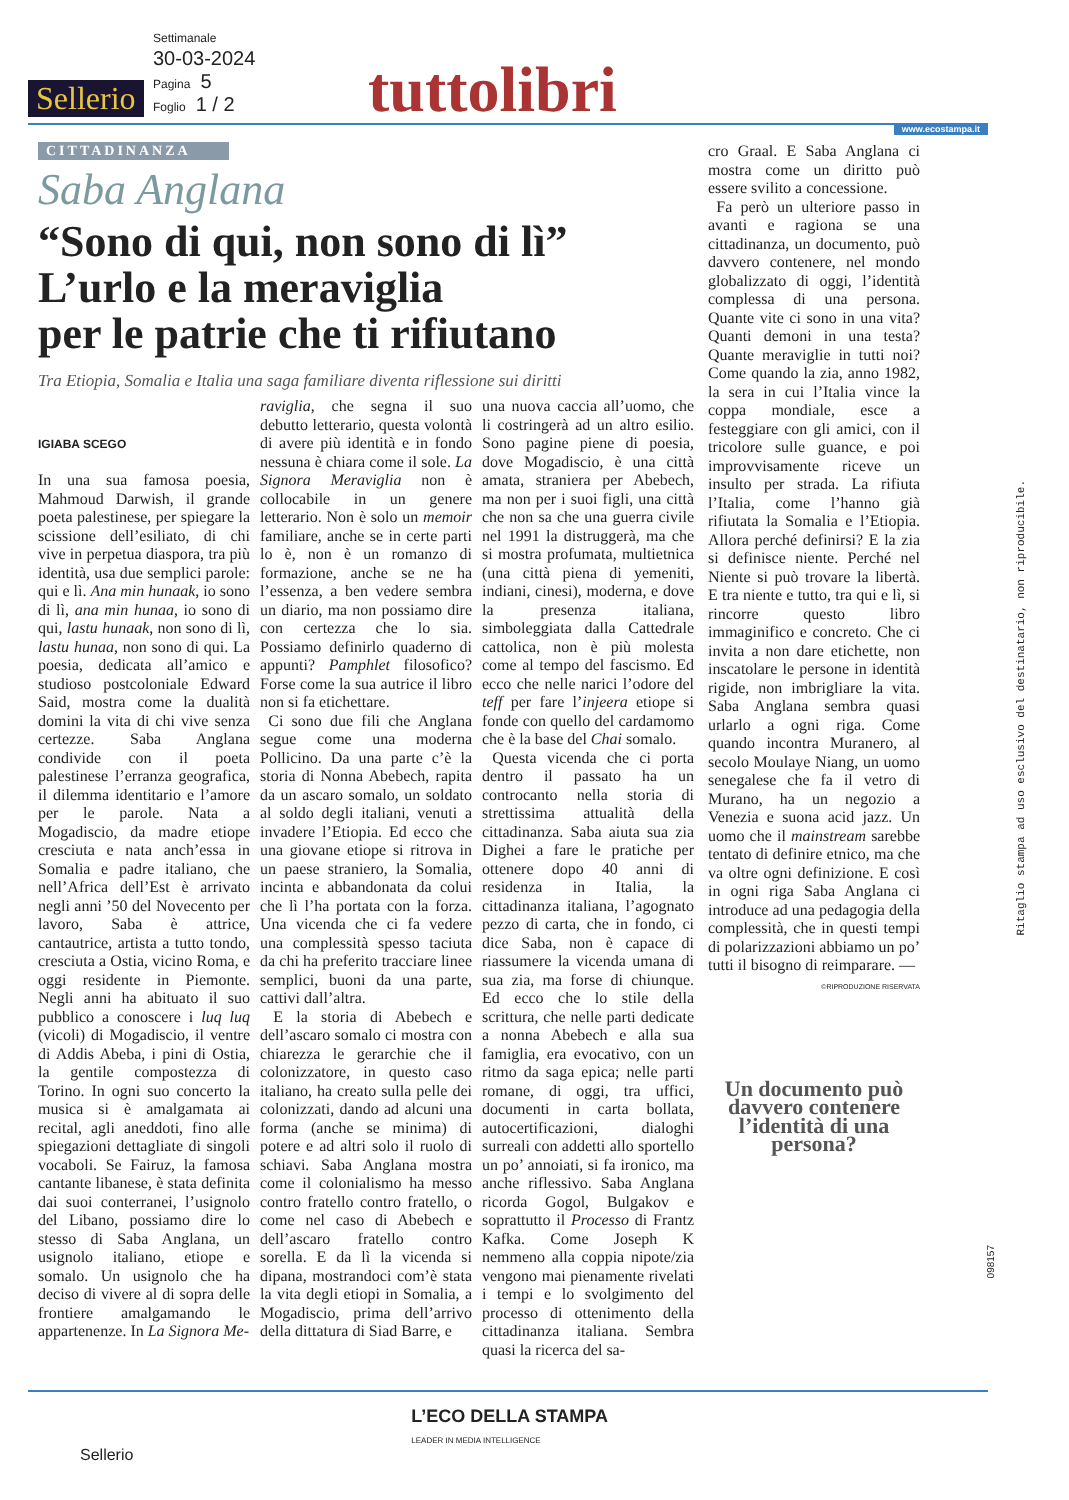Settimanale
30-03-2024
Pagina 5
Foglio 1 / 2
Sellerio tuttolibri www.ecostampa.it
CITTADINANZA
Saba Anglana
“Sono di qui, non sono di lì”
L’urlo e la meraviglia
per le patrie che ti rifiutano
Tra Etiopia, Somalia e Italia una saga familiare diventa riflessione sui diritti
IGIABA SCEGO
In una sua famosa poesia, Mahmoud Darwish, il grande poeta palestinese, per spiegare la scissione dell’esiliato, di chi vive in perpetua diaspora, tra più identità, usa due semplici parole: qui e lì. Ana min hunaak, io sono di lì, ana min hunaa, io sono di qui, lastu hunaak, non sono di lì, lastu hunaa, non sono di qui. La poesia, dedicata all’amico e studioso postcoloniale Edward Said, mostra come la dualità domini la vita di chi vive senza certezze. Saba Anglana condivide con il poeta palestinese l’erranza geografica, il dilemma identitario e l’amore per le parole. Nata a Mogadiscio, da madre etiope cresciuta e nata anch’essa in Somalia e padre italiano, che nell’Africa dell’Est è arrivato negli anni ’50 del Novecento per lavoro, Saba è attrice, cantautrice, artista a tutto tondo, cresciuta a Ostia, vicino Roma, e oggi residente in Piemonte. Negli anni ha abituato il suo pubblico a conoscere i luq luq (vicoli) di Mogadiscio, il ventre di Addis Abeba, i pini di Ostia, la gentile compostezza di Torino. In ogni suo concerto la musica si è amalgamata ai recital, agli aneddoti, fino alle spiegazioni dettagliate di singoli vocaboli. Se Fairuz, la famosa cantante libanese, è stata definita dai suoi conterranei, l’usignolo del Libano, possiamo dire lo stesso di Saba Anglana, un usignolo italiano, etiope e somalo. Un usignolo che ha deciso di vivere al di sopra delle frontiere amalgamando le appartenenze. In La Signora Me-
raviglia, che segna il suo debutto letterario, questa volontà di avere più identità e in fondo nessuna è chiara come il sole. La Signora Meraviglia non è collocabile in un genere letterario. Non è solo un memoir familiare, anche se in certe parti lo è, non è un romanzo di formazione, anche se ne ha l’essenza, a ben vedere sembra un diario, ma non possiamo dire con certezza che lo sia. Possiamo definirlo quaderno di appunti? Pamphlet filosofico? Forse come la sua autrice il libro non si fa etichettare.
Ci sono due fili che Anglana segue come una moderna Pollicino. Da una parte c’è la storia di Nonna Abebech, rapita da un ascaro somalo, un soldato al soldo degli italiani, venuti a invadere l’Etiopia. Ed ecco che una giovane etiope si ritrova in un paese straniero, la Somalia, incinta e abbandonata da colui che lì l’ha portata con la forza. Una vicenda che ci fa vedere una complessità spesso taciuta da chi ha preferito tracciare linee semplici, buoni da una parte, cattivi dall’altra.
E la storia di Abebech e dell’ascaro somalo ci mostra con chiarezza le gerarchie che il colonizzatore, in questo caso italiano, ha creato sulla pelle dei colonizzati, dando ad alcuni una forma (anche se minima) di potere e ad altri solo il ruolo di schiavi. Saba Anglana mostra come il colonialismo ha messo contro fratello contro fratello, o come nel caso di Abebech e dell’ascaro fratello contro sorella. E da lì la vicenda si dipana, mostrandoci com’è stata la vita degli etiopi in Somalia, a Mogadiscio, prima dell’arrivo della dittatura di Siad Barre, e
una nuova caccia all’uomo, che li costringerà ad un altro esilio. Sono pagine piene di poesia, dove Mogadiscio, è una città amata, straniera per Abebech, ma non per i suoi figli, una città che non sa che una guerra civile nel 1991 la distruggerà, ma che si mostra profumata, multietnica (una città piena di yemeniti, indiani, cinesi), moderna, e dove la presenza italiana, simboleggiata dalla Cattedrale cattolica, non è più molesta come al tempo del fascismo. Ed ecco che nelle narici l’odore del teff per fare l’injeera etiope si fonde con quello del cardamomo che è la base del Chai somalo.
Questa vicenda che ci porta dentro il passato ha un controcanto nella storia di strettissima attualità della cittadinanza. Saba aiuta sua zia Dighei a fare le pratiche per ottenere dopo 40 anni di residenza in Italia, la cittadinanza italiana, l’agognato pezzo di carta, che in fondo, ci dice Saba, non è capace di riassumere la vicenda umana di sua zia, ma forse di chiunque. Ed ecco che lo stile della scrittura, che nelle parti dedicate a nonna Abebech e alla sua famiglia, era evocativo, con un ritmo da saga epica; nelle parti romane, di oggi, tra uffici, documenti in carta bollata, autocertificazioni, dialoghi surreali con addetti allo sportello un po’ annoiati, si fa ironico, ma anche riflessivo. Saba Anglana ricorda Gogol, Bulgakov e soprattutto il Processo di Frantz Kafka. Come Joseph K nemmeno alla coppia nipote/zia vengono mai pienamente rivelati i tempi e lo svolgimento del processo di ottenimento della cittadinanza italiana. Sembra quasi la ricerca del sa-
cro Graal. E Saba Anglana ci mostra come un diritto può essere svilito a concessione.
Fa però un ulteriore passo in avanti e ragiona se una cittadinanza, un documento, può davvero contenere, nel mondo globalizzato di oggi, l’identità complessa di una persona. Quante vite ci sono in una vita? Quanti demoni in una testa? Quante meraviglie in tutti noi? Come quando la zia, anno 1982, la sera in cui l’Italia vince la coppa mondiale, esce a festeggiare con gli amici, con il tricolore sulle guance, e poi improvvisamente riceve un insulto per strada. La rifiuta l’Italia, come l’hanno già rifiutata la Somalia e l’Etiopia. Allora perché definirsi? E la zia si definisce niente. Perché nel Niente si può trovare la libertà. E tra niente e tutto, tra qui e lì, si rincorre questo libro immaginifico e concreto. Che ci invita a non dare etichette, non inscatolare le persone in identità rigide, non imbrigliare la vita. Saba Anglana sembra quasi urlarlo a ogni riga. Come quando incontra Muranero, al secolo Moulaye Niang, un uomo senegalese che fa il vetro di Murano, ha un negozio a Venezia e suona acid jazz. Un uomo che il mainstream sarebbe tentato di definire etnico, ma che va oltre ogni definizione. E così in ogni riga Saba Anglana ci introduce ad una pedagogia della complessità, che in questi tempi di polarizzazioni abbiamo un po’ tutti il bisogno di reimparare. —
©RIPRODUZIONE RISERVATA
Un documento può davvero contenere l’identità di una persona?
Ritaglio stampa ad uso esclusivo del destinatario, non riproducibile.
098157
Sellerio L’ECO DELLA STAMPA
LEADER IN MEDIA INTELLIGENCE